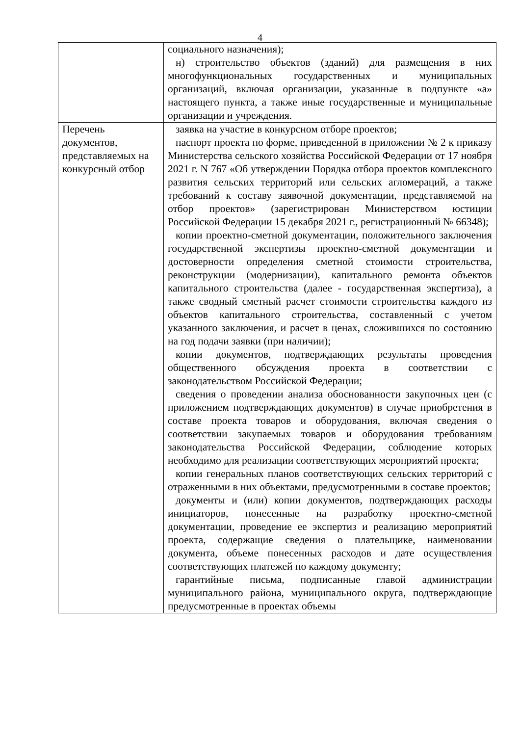4
| | социального назначения); н) строительство объектов (зданий) для размещения в них многофункциональных государственных и муниципальных организаций, включая организации, указанные в подпункте «а» настоящего пункта, а также иные государственные и муниципальные организации и учреждения. |
| Перечень документов, представляемых на конкурсный отбор | заявка на участие в конкурсном отборе проектов; паспорт проекта по форме, приведенной в приложении № 2 к приказу Министерства сельского хозяйства Российской Федерации от 17 ноября 2021 г. N 767 «Об утверждении Порядка отбора проектов комплексного развития сельских территорий или сельских агломераций, а также требований к составу заявочной документации, представляемой на отбор проектов» (зарегистрирован Министерством юстиции Российской Федерации 15 декабря 2021 г., регистрационный № 66348); копии проектно-сметной документации, положительного заключения государственной экспертизы проектно-сметной документации и достоверности определения сметной стоимости строительства, реконструкции (модернизации), капитального ремонта объектов капитального строительства (далее - государственная экспертиза), а также сводный сметный расчет стоимости строительства каждого из объектов капитального строительства, составленный с учетом указанного заключения, и расчет в ценах, сложившихся по состоянию на год подачи заявки (при наличии); копии документов, подтверждающих результаты проведения общественного обсуждения проекта в соответствии с законодательством Российской Федерации; сведения о проведении анализа обоснованности закупочных цен (с приложением подтверждающих документов) в случае приобретения в составе проекта товаров и оборудования, включая сведения о соответствии закупаемых товаров и оборудования требованиям законодательства Российской Федерации, соблюдение которых необходимо для реализации соответствующих мероприятий проекта; копии генеральных планов соответствующих сельских территорий с отраженными в них объектами, предусмотренными в составе проектов; документы и (или) копии документов, подтверждающих расходы инициаторов, понесенные на разработку проектно-сметной документации, проведение ее экспертиз и реализацию мероприятий проекта, содержащие сведения о плательщике, наименовании документа, объеме понесенных расходов и дате осуществления соответствующих платежей по каждому документу; гарантийные письма, подписанные главой администрации муниципального района, муниципального округа, подтверждающие предусмотренные в проектах объемы |